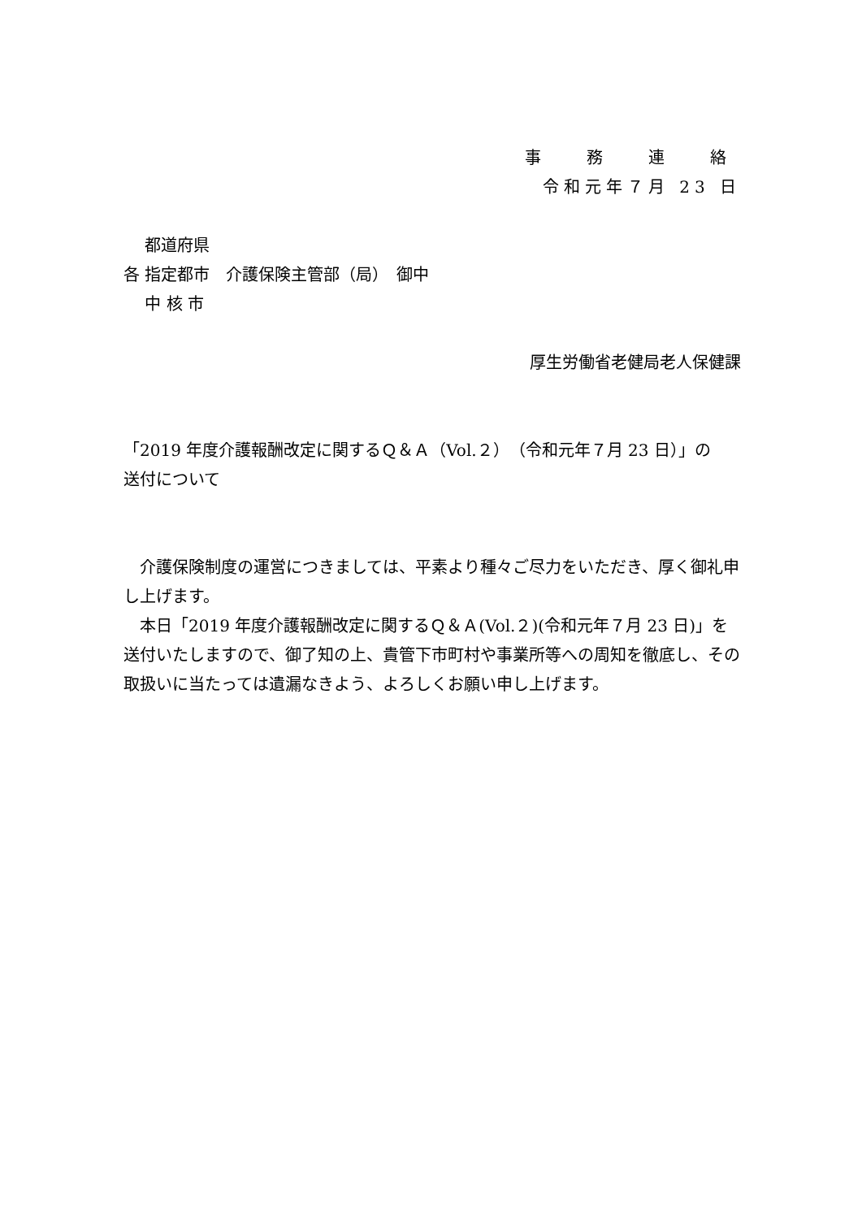事　務　連　絡
令和元年７月 23 日
　 都道府県
各 指定都市　介護保険主管部（局）　御中
　 中 核 市
厚生労働省老健局老人保健課
「2019 年度介護報酬改定に関するＱ＆Ａ（Vol.２）（令和元年７月 23 日）」の
送付について
　介護保険制度の運営につきましては、平素より種々ご尽力をいただき、厚く御礼申し上げます。
　本日「2019 年度介護報酬改定に関するＱ＆Ａ(Vol.２)(令和元年７月 23 日)」を送付いたしますので、御了知の上、貴管下市町村や事業所等への周知を徹底し、その取扱いに当たっては遺漏なきよう、よろしくお願い申し上げます。